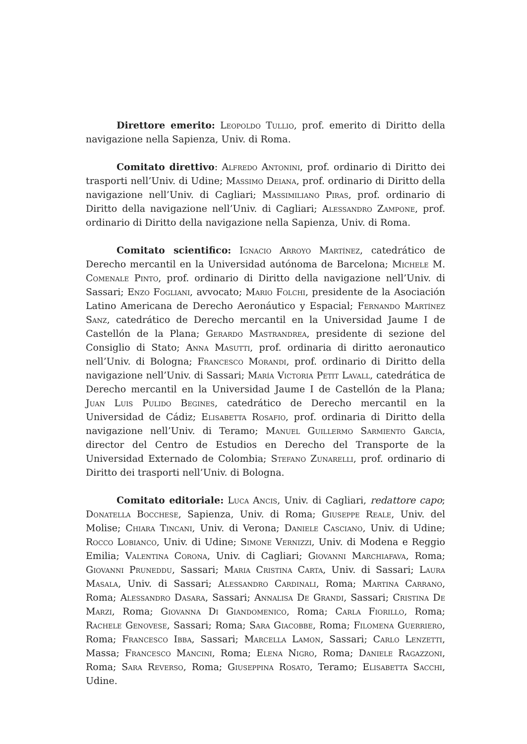Direttore emerito: Leopoldo Tullio, prof. emerito di Diritto della navigazione nella Sapienza, Univ. di Roma.
Comitato direttivo: Alfredo Antonini, prof. ordinario di Diritto dei trasporti nell’Univ. di Udine; Massimo Deiana, prof. ordinario di Diritto della navigazione nell’Univ. di Cagliari; Massimiliano Piras, prof. ordinario di Diritto della navigazione nell’Univ. di Cagliari; Alessandro Zampone, prof. ordinario di Diritto della navigazione nella Sapienza, Univ. di Roma.
Comitato scientifico: Ignacio Arroyo Martínez, catedrático de Derecho mercantil en la Universidad autónoma de Barcelona; Michele M. Comenale Pinto, prof. ordinario di Diritto della navigazione nell’Univ. di Sassari; Enzo Fogliani, avvocato; Mario Folchi, presidente de la Asociación Latino Americana de Derecho Aeronáutico y Espacial; Fernando Martínez Sanz, catedrático de Derecho mercantil en la Universidad Jaume I de Castellón de la Plana; Gerardo Mastrandrea, presidente di sezione del Consiglio di Stato; Anna Masutti, prof. ordinaria di diritto aeronautico nell’Univ. di Bologna; Francesco Morandi, prof. ordinario di Diritto della navigazione nell’Univ. di Sassari; María Victoria Petit Lavall, catedrática de Derecho mercantil en la Universidad Jaume I de Castellón de la Plana; Juan Luis Pulido Begines, catedrático de Derecho mercantil en la Universidad de Cádiz; Elisabetta Rosafio, prof. ordinaria di Diritto della navigazione nell’Univ. di Teramo; Manuel Guillermo Sarmiento García, director del Centro de Estudios en Derecho del Transporte de la Universidad Externado de Colombia; Stefano Zunarelli, prof. ordinario di Diritto dei trasporti nell’Univ. di Bologna.
Comitato editoriale: Luca Ancis, Univ. di Cagliari, redattore capo; Donatella Bocchese, Sapienza, Univ. di Roma; Giuseppe Reale, Univ. del Molise; Chiara Tincani, Univ. di Verona; Daniele Casciano, Univ. di Udine; Rocco Lobianco, Univ. di Udine; Simone Vernizzi, Univ. di Modena e Reggio Emilia; Valentina Corona, Univ. di Cagliari; Giovanni Marchiafava, Roma; Giovanni Pruneddu, Sassari; Maria Cristina Carta, Univ. di Sassari; Laura Masala, Univ. di Sassari; Alessandro Cardinali, Roma; Martina Carrano, Roma; Alessandro Dasara, Sassari; Annalisa De Grandi, Sassari; Cristina De Marzi, Roma; Giovanna Di Giandomenico, Roma; Carla Fiorillo, Roma; Rachele Genovese, Sassari; Roma; Sara Giacobbe, Roma; Filomena Guerriero, Roma; Francesco Ibba, Sassari; Marcella Lamon, Sassari; Carlo Lenzetti, Massa; Francesco Mancini, Roma; Elena Nigro, Roma; Daniele Ragazzoni, Roma; Sara Reverso, Roma; Giuseppina Rosato, Teramo; Elisabetta Sacchi, Udine.